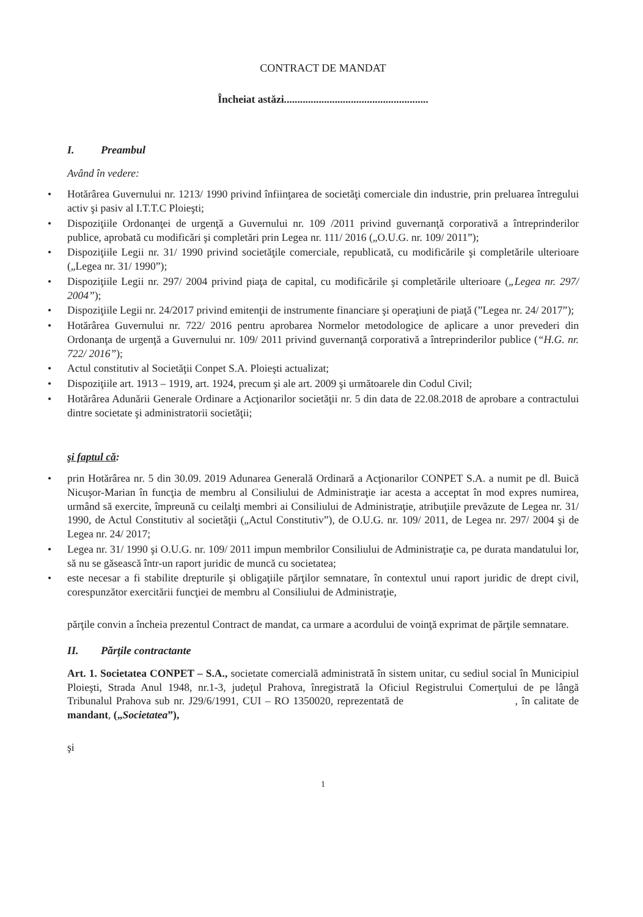CONTRACT DE MANDAT
Încheiat astăzi......................................................
I. Preambul
Având în vedere:
Hotărârea Guvernului nr. 1213/ 1990 privind înfiinţarea de societăţi comerciale din industrie, prin preluarea întregului activ şi pasiv al I.T.T.C Ploieşti;
Dispoziţiile Ordonanţei de urgenţă a Guvernului nr. 109 /2011 privind guvernanţă corporativă a întreprinderilor publice, aprobată cu modificări şi completări prin Legea nr. 111/ 2016 („O.U.G. nr. 109/ 2011”);
Dispoziţiile Legii nr. 31/ 1990 privind societăţile comerciale, republicată, cu modificările şi completările ulterioare („Legea nr. 31/ 1990”);
Dispoziţiile Legii nr. 297/ 2004 privind piaţa de capital, cu modificările şi completările ulterioare („Legea nr. 297/ 2004”);
Dispoziţiile Legii nr. 24/2017 privind emitenţii de instrumente financiare şi operaţiuni de piaţă (”Legea nr. 24/ 2017”);
Hotărârea Guvernului nr. 722/ 2016 pentru aprobarea Normelor metodologice de aplicare a unor prevederi din Ordonanţa de urgenţă a Guvernului nr. 109/ 2011 privind guvernanţă corporativă a întreprinderilor publice (“H.G. nr. 722/ 2016”);
Actul constitutiv al Societăţii Conpet S.A. Ploieşti actualizat;
Dispoziţiile art. 1913 – 1919, art. 1924, precum şi ale art. 2009 şi următoarele din Codul Civil;
Hotărârea Adunării Generale Ordinare a Acţionarilor societăţii nr. 5 din data de 22.08.2018 de aprobare a contractului dintre societate şi administratorii societăţii;
şi faptul că:
prin Hotărârea nr. 5 din 30.09. 2019 Adunarea Generală Ordinară a Acţionarilor CONPET S.A. a numit pe dl. Buică Nicuşor-Marian în funcţia de membru al Consiliului de Administraţie iar acesta a acceptat în mod expres numirea, urmând să exercite, împreună cu ceilalţi membri ai Consiliului de Administraţie, atribuţiile prevăzute de Legea nr. 31/ 1990, de Actul Constitutiv al societăţii („Actul Constitutiv”), de O.U.G. nr. 109/ 2011, de Legea nr. 297/ 2004 şi de Legea nr. 24/ 2017;
Legea nr. 31/ 1990 şi O.U.G. nr. 109/ 2011 impun membrilor Consiliului de Administraţie ca, pe durata mandatului lor, să nu se găsească într-un raport juridic de muncă cu societatea;
este necesar a fi stabilite drepturile şi obligaţiile părţilor semnatare, în contextul unui raport juridic de drept civil, corespunzător exercitării funcţiei de membru al Consiliului de Administraţie,
părţile convin a încheia prezentul Contract de mandat, ca urmare a acordului de voinţă exprimat de părţile semnatare.
II. Părţile contractante
Art. 1. Societatea CONPET – S.A., societate comercială administrată în sistem unitar, cu sediul social în Municipiul Ploieşti, Strada Anul 1948, nr.1-3, judeţul Prahova, înregistrată la Oficiul Registrului Comerţului de pe lângă Tribunalul Prahova sub nr. J29/6/1991, CUI – RO 1350020, reprezentată de , în calitate de mandant, („Societatea”),
şi
1